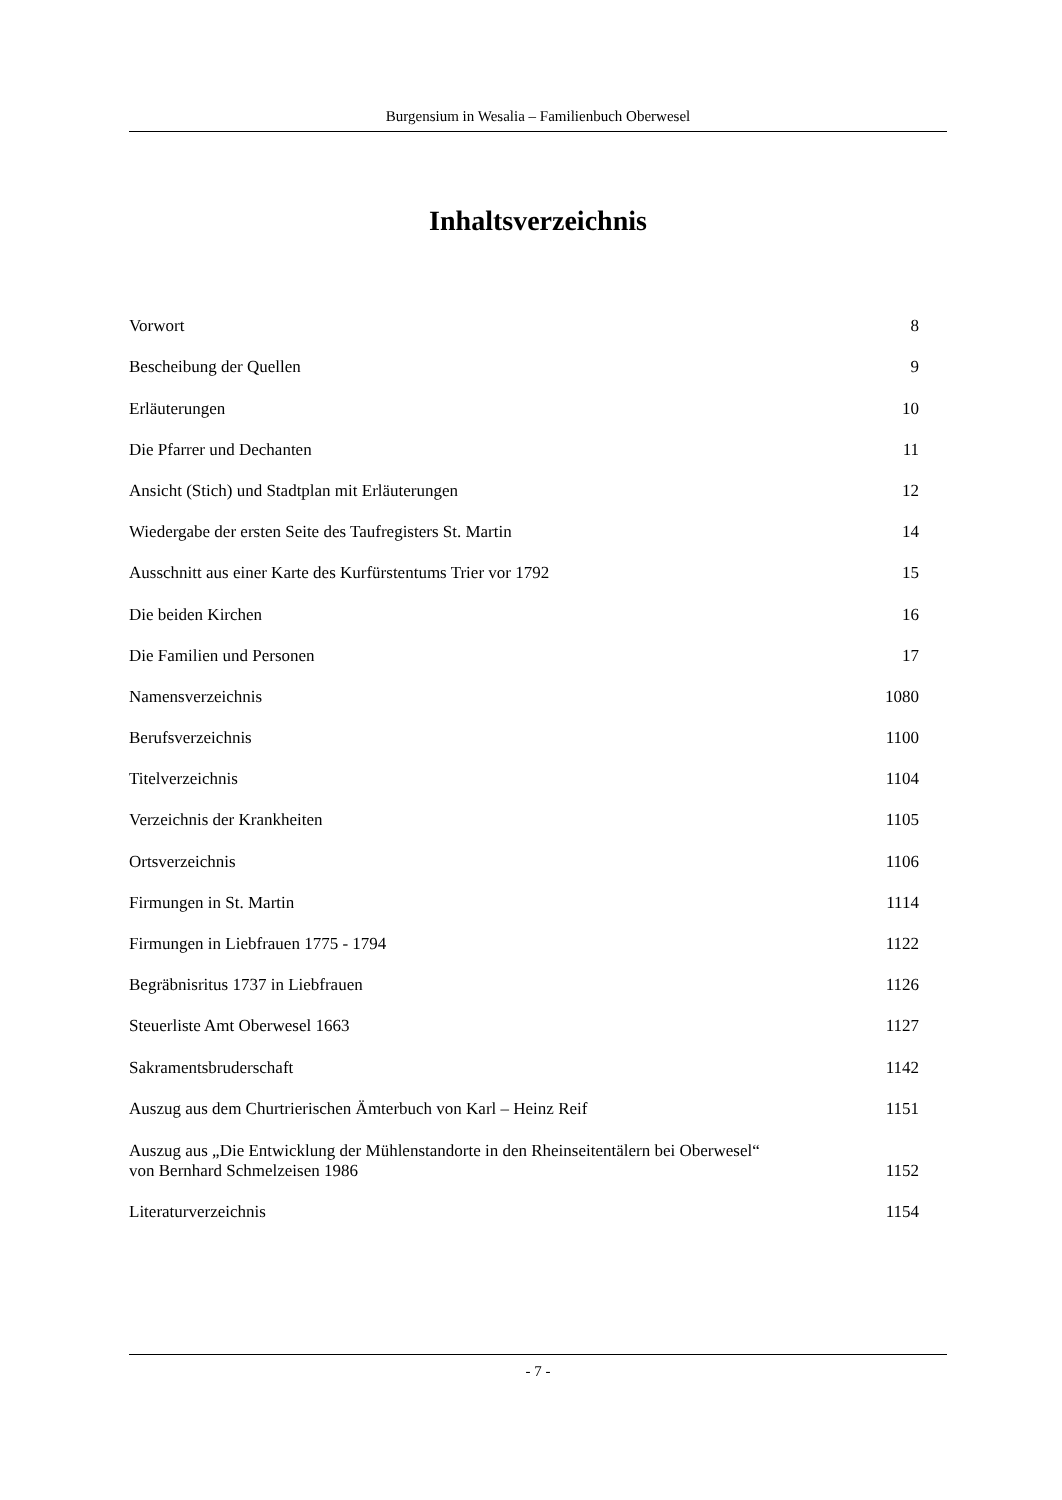Burgensium in Wesalia – Familienbuch Oberwesel
Inhaltsverzeichnis
Vorwort 8
Bescheibung der Quellen 9
Erläuterungen 10
Die Pfarrer und Dechanten 11
Ansicht (Stich) und Stadtplan mit Erläuterungen 12
Wiedergabe der ersten Seite des Taufregisters St. Martin 14
Ausschnitt aus einer Karte des Kurfürstentums Trier vor 1792 15
Die beiden Kirchen 16
Die Familien und Personen 17
Namensverzeichnis 1080
Berufsverzeichnis 1100
Titelverzeichnis 1104
Verzeichnis der Krankheiten 1105
Ortsverzeichnis 1106
Firmungen in St. Martin 1114
Firmungen in Liebfrauen 1775 - 1794 1122
Begräbnisritus 1737 in Liebfrauen 1126
Steuerliste Amt Oberwesel 1663 1127
Sakramentsbruderschaft 1142
Auszug aus dem Churtrierischen Ämterbuch von Karl – Heinz Reif 1151
Auszug aus „Die Entwicklung der Mühlenstandorte in den Rheinseitentälern bei Oberwesel“
von Bernhard Schmelzeisen 1986 1152
Literaturverzeichnis 1154
- 7 -